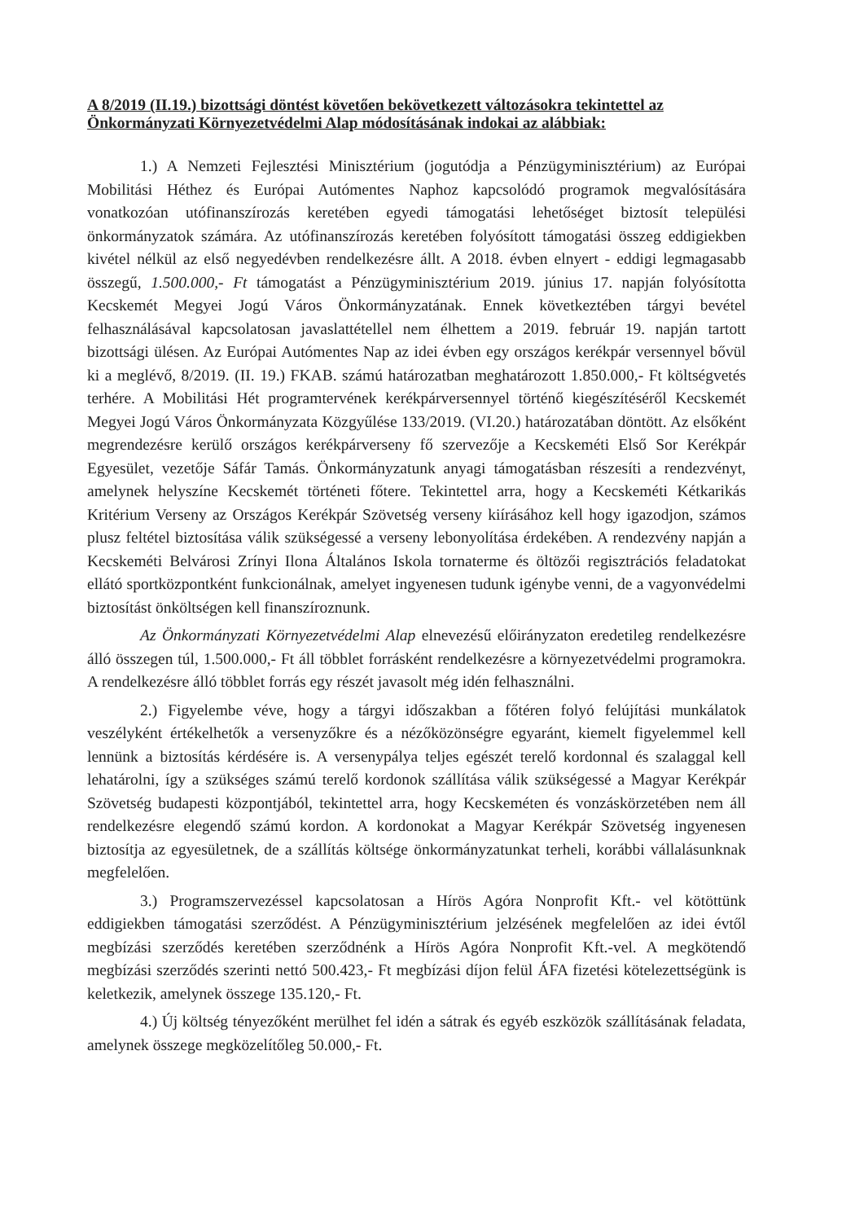A 8/2019 (II.19.) bizottsági döntést követően bekövetkezett változásokra tekintettel az Önkormányzati Környezetvédelmi Alap módosításának indokai az alábbiak:
1.) A Nemzeti Fejlesztési Minisztérium (jogutódja a Pénzügyminisztérium) az Európai Mobilitási Héthez és Európai Autómentes Naphoz kapcsolódó programok megvalósítására vonatkozóan utófinanszírozás keretében egyedi támogatási lehetőséget biztosít települési önkormányzatok számára. Az utófinanszírozás keretében folyósított támogatási összeg eddigiekben kivétel nélkül az első negyedévben rendelkezésre állt. A 2018. évben elnyert - eddigi legmagasabb összegű, 1.500.000,- Ft támogatást a Pénzügyminisztérium 2019. június 17. napján folyósította Kecskemét Megyei Jogú Város Önkormányzatának. Ennek következtében tárgyi bevétel felhasználásával kapcsolatosan javaslattétellel nem élhettem a 2019. február 19. napján tartott bizottsági ülésen. Az Európai Autómentes Nap az idei évben egy országos kerékpár versennyel bővül ki a meglévő, 8/2019. (II. 19.) FKAB. számú határozatban meghatározott 1.850.000,- Ft költségvetés terhére. A Mobilitási Hét programtervének kerékpárversennyel történő kiegészítéséről Kecskemét Megyei Jogú Város Önkormányzata Közgyűlése 133/2019. (VI.20.) határozatában döntött. Az elsőként megrendezésre kerülő országos kerékpárverseny fő szervezője a Kecskeméti Első Sor Kerékpár Egyesület, vezetője Sáfár Tamás. Önkormányzatunk anyagi támogatásban részesíti a rendezvényt, amelynek helyszíne Kecskemét történeti főtere. Tekintettel arra, hogy a Kecskeméti Kétkarikás Kritérium Verseny az Országos Kerékpár Szövetség verseny kiírásához kell hogy igazodjon, számos plusz feltétel biztosítása válik szükségessé a verseny lebonyolítása érdekében. A rendezvény napján a Kecskeméti Belvárosi Zrínyi Ilona Általános Iskola tornaterme és öltözői regisztrációs feladatokat ellátó sportközpontként funkcionálnak, amelyet ingyenesen tudunk igénybe venni, de a vagyonvédelmi biztosítást önköltségen kell finanszíroznunk.
Az Önkormányzati Környezetvédelmi Alap elnevezésű előirányzaton eredetileg rendelkezésre álló összegen túl, 1.500.000,- Ft áll többlet forrásként rendelkezésre a környezetvédelmi programokra. A rendelkezésre álló többlet forrás egy részét javasolt még idén felhasználni.
2.) Figyelembe véve, hogy a tárgyi időszakban a főtéren folyó felújítási munkálatok veszélyként értékelhetők a versenyzőkre és a nézőközönségre egyaránt, kiemelt figyelemmel kell lennünk a biztosítás kérdésére is. A versenypálya teljes egészét terelő kordonnal és szalaggal kell lehatárolni, így a szükséges számú terelő kordonok szállítása válik szükségessé a Magyar Kerékpár Szövetség budapesti központjából, tekintettel arra, hogy Kecskeméten és vonzáskörzetében nem áll rendelkezésre elegendő számú kordon. A kordonokat a Magyar Kerékpár Szövetség ingyenesen biztosítja az egyesületnek, de a szállítás költsége önkormányzatunkat terheli, korábbi vállalásunknak megfelelően.
3.) Programszervezéssel kapcsolatosan a Hírös Agóra Nonprofit Kft.- vel kötöttünk eddigiekben támogatási szerződést. A Pénzügyminisztérium jelzésének megfelelően az idei évtől megbízási szerződés keretében szerződnénk a Hírös Agóra Nonprofit Kft.-vel. A megkötendő megbízási szerződés szerinti nettó 500.423,- Ft megbízási díjon felül ÁFA fizetési kötelezettségünk is keletkezik, amelynek összege 135.120,- Ft.
4.) Új költség tényezőként merülhet fel idén a sátrak és egyéb eszközök szállításának feladata, amelynek összege megközelítőleg 50.000,- Ft.